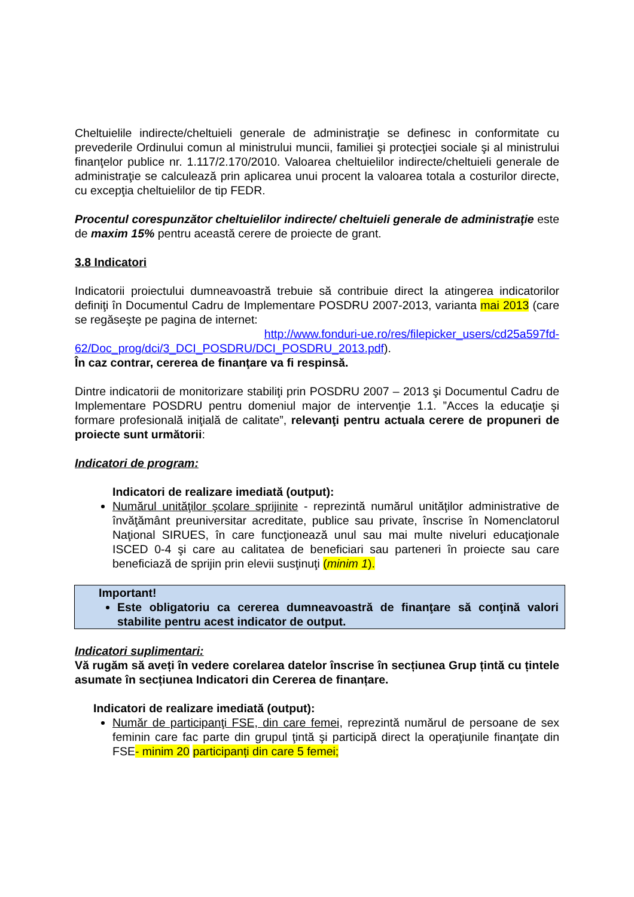Cheltuielile indirecte/cheltuieli generale de administraţie se definesc in conformitate cu prevederile Ordinului comun al ministrului muncii, familiei şi protecţiei sociale şi al ministrului finanţelor publice nr. 1.117/2.170/2010. Valoarea cheltuielilor indirecte/cheltuieli generale de administraţie se calculează prin aplicarea unui procent la valoarea totala a costurilor directe, cu excepţia cheltuielilor de tip FEDR.
Procentul corespunzător cheltuielilor indirecte/ cheltuieli generale de administraţie este de maxim 15% pentru această cerere de proiecte de grant.
3.8 Indicatori
Indicatorii proiectului dumneavoastră trebuie să contribuie direct la atingerea indicatorilor definiţi în Documentul Cadru de Implementare POSDRU 2007-2013, varianta mai 2013 (care se regăseşte pe pagina de internet:
http://www.fonduri-ue.ro/res/filepicker_users/cd25a597fd-62/Doc_prog/dci/3_DCI_POSDRU/DCI_POSDRU_2013.pdf).
În caz contrar, cererea de finanţare va fi respinsă.
Dintre indicatorii de monitorizare stabiliţi prin POSDRU 2007 – 2013 şi Documentul Cadru de Implementare POSDRU pentru domeniul major de intervenţie 1.1. ”Acces la educaţie şi formare profesională iniţială de calitate”, relevanţi pentru actuala cerere de propuneri de proiecte sunt următorii:
Indicatori de program:
Indicatori de realizare imediată (output):
Numărul unităţilor şcolare sprijinite - reprezintă numărul unităţilor administrative de învăţământ preuniversitar acreditate, publice sau private, înscrise în Nomenclatorul Naţional SIRUES, în care funcţionează unul sau mai multe niveluri educaţionale ISCED 0-4 şi care au calitatea de beneficiari sau parteneri în proiecte sau care beneficiază de sprijin prin elevii susţinuţi (minim 1).
Important!
Este obligatoriu ca cererea dumneavoastră de finanţare să conţină valori stabilite pentru acest indicator de output.
Indicatori suplimentari:
Vă rugăm să aveți în vedere corelarea datelor înscrise în secțiunea Grup țintă cu țintele asumate în secțiunea Indicatori din Cererea de finanțare.
Indicatori de realizare imediată (output):
Număr de participanţi FSE, din care femei, reprezintă numărul de persoane de sex feminin care fac parte din grupul ţintă şi participă direct la operaţiunile finanţate din FSE- minim 20 participanți din care 5 femei;